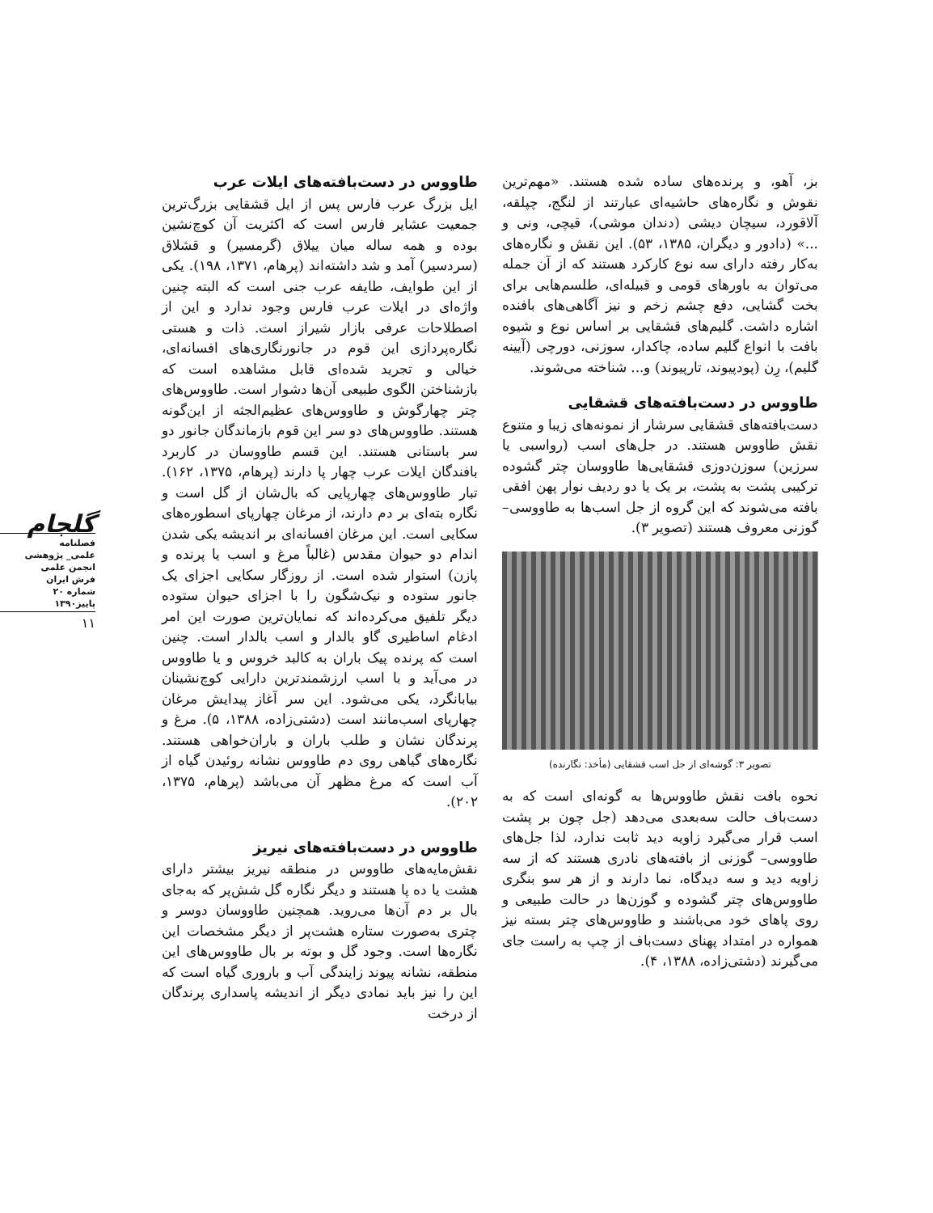گلجام
فصلنامه
علمی_ پژوهشی
انجمن علمی
فرش ایران
شماره ۲۰
پاییز۱۳۹۰
۱۱
بز، آهو، و پرنده‌های ساده شده هستند. «مهم‌ترین نقوش و نگاره‌های حاشیه‌ای عبارتند از لنگج، چپلقه، آلاقورد، سیچان دیشی (دندان موشی)، قیچی، ونی و ...» (دادور و دیگران، ۱۳۸۵، ۵۳). این نقش و نگاره‌های به‌کار رفته دارای سه نوع کارکرد هستند که از آن جمله می‌توان به باورهای قومی و قبیله‌ای، طلسم‌هایی برای بخت گشایی، دفع چشم زخم و نیز آگاهی‌های بافنده اشاره داشت. گلیم‌های قشقایی بر اساس نوع و شیوه بافت با انواع گلیم ساده، چاکدار، سوزنی، دورچی (آیینه گلیم)، رِن (پودپیوند، تارپیوند) و... شناخته می‌شوند.
طاووس در دست‌بافته‌های قشقایی
دست‌بافته‌های قشقایی سرشار از نمونه‌های زیبا و متنوع نقش طاووس هستند. در جل‌های اسب (رواسبی یا سرزین) سوزن‌دوزی قشقایی‌ها طاووسان چتر گشوده ترکیبی پشت به پشت، بر یک یا دو ردیف نوار پهن افقی بافته می‌شوند که این گروه از جل اسب‌ها به طاووسی– گوزنی معروف هستند (تصویر ۳).
تصویر ۳: گوشه‌ای از جل اسب قشقایی (مأخذ: نگارنده)
نحوه بافت نقش طاووس‌ها به گونه‌ای است که به دست‌باف حالت سه‌بعدی می‌دهد (جل چون بر پشت اسب قرار می‌گیرد زاویه دید ثابت ندارد، لذا جل‌های طاووسی– گوزنی از بافته‌های نادری هستند که از سه زاویه دید و سه دیدگاه، نما دارند و از هر سو بنگری طاووس‌های چتر گشوده و گوزن‌ها در حالت طبیعی و روی پاهای خود می‌باشند و طاووس‌های چتر بسته نیز همواره در امتداد پهنای دست‌باف از چپ به راست جای می‌گیرند (دشتی‌زاده، ۱۳۸۸، ۴).
طاووس در دست‌بافته‌های ایلات عرب
ایل بزرگ عرب فارس پس از ایل قشقایی بزرگ‌ترین جمعیت عشایر فارس است که اکثریت آن کوچ‌نشین بوده و همه ساله میان ییلاق (گرمسیر) و قشلاق (سردسیر) آمد و شد داشته‌اند (پرهام، ۱۳۷۱، ۱۹۸). یکی از این طوایف، طایفه عرب جنی است که البته چنین واژه‌ای در ایلات عرب فارس وجود ندارد و این از اصطلاحات عرفی بازار شیراز است. ذات و هستی نگاره‌پردازی این قوم در جانورنگاری‌های افسانه‌ای، خیالی و تجرید شده‌ای قابل مشاهده است که بازشناختن الگوی طبیعی آن‌ها دشوار است. طاووس‌های چتر چهارگوش و طاووس‌های عظیم‌الجثه از این‌گونه هستند. طاووس‌های دو سر این قوم بازماندگان جانور دو سر باستانی هستند. این قسم طاووسان در کاربرد بافندگان ایلات عرب چهار پا دارند (پرهام، ۱۳۷۵، ۱۶۲). تبار طاووس‌های چهارپایی که بال‌شان از گل است و نگاره بته‌ای بر دم دارند، از مرغان چهارپای اسطوره‌های سکایی است. این مرغان افسانه‌ای بر اندیشه یکی شدن اندام دو حیوان مقدس (غالباً مرغ و اسب یا پرنده و پازن) استوار شده است. از روزگار سکایی اجزای یک جانور ستوده و نیک‌شگون را با اجزای حیوان ستوده دیگر تلفیق می‌کرده‌اند که نمایان‌ترین صورت این امر ادغام اساطیری گاو بالدار و اسب بالدار است. چنین است که پرنده پیک باران به کالبد خروس و یا طاووس در می‌آید و با اسب ارزشمندترین دارایی کوچ‌نشینان بیابانگرد، یکی می‌شود. این سر آغاز پیدایش مرغان چهارپای اسب‌مانند است (دشتی‌زاده، ۱۳۸۸، ۵). مرغ و پرندگان نشان و طلب باران و باران‌خواهی هستند. نگاره‌های گیاهی روی دم طاووس نشانه روئیدن گیاه از آب است که مرغ مظهر آن می‌باشد (پرهام، ۱۳۷۵، ۲۰۲).
طاووس در دست‌بافته‌های نیریز
نقش‌مایه‌های طاووس در منطقه نیریز بیشتر دارای هشت یا ده پا هستند و دیگر نگاره گل شش‌پر که به‌جای بال بر دم آن‌ها می‌روید. همچنین طاووسان دوسر و چتری به‌صورت ستاره هشت‌پر از دیگر مشخصات این نگاره‌ها است. وجود گل و بوته بر بال طاووس‌های این منطقه، نشانه پیوند زایندگی آب و باروری گیاه است که این را نیز باید نمادی دیگر از اندیشه پاسداری پرندگان از درخت